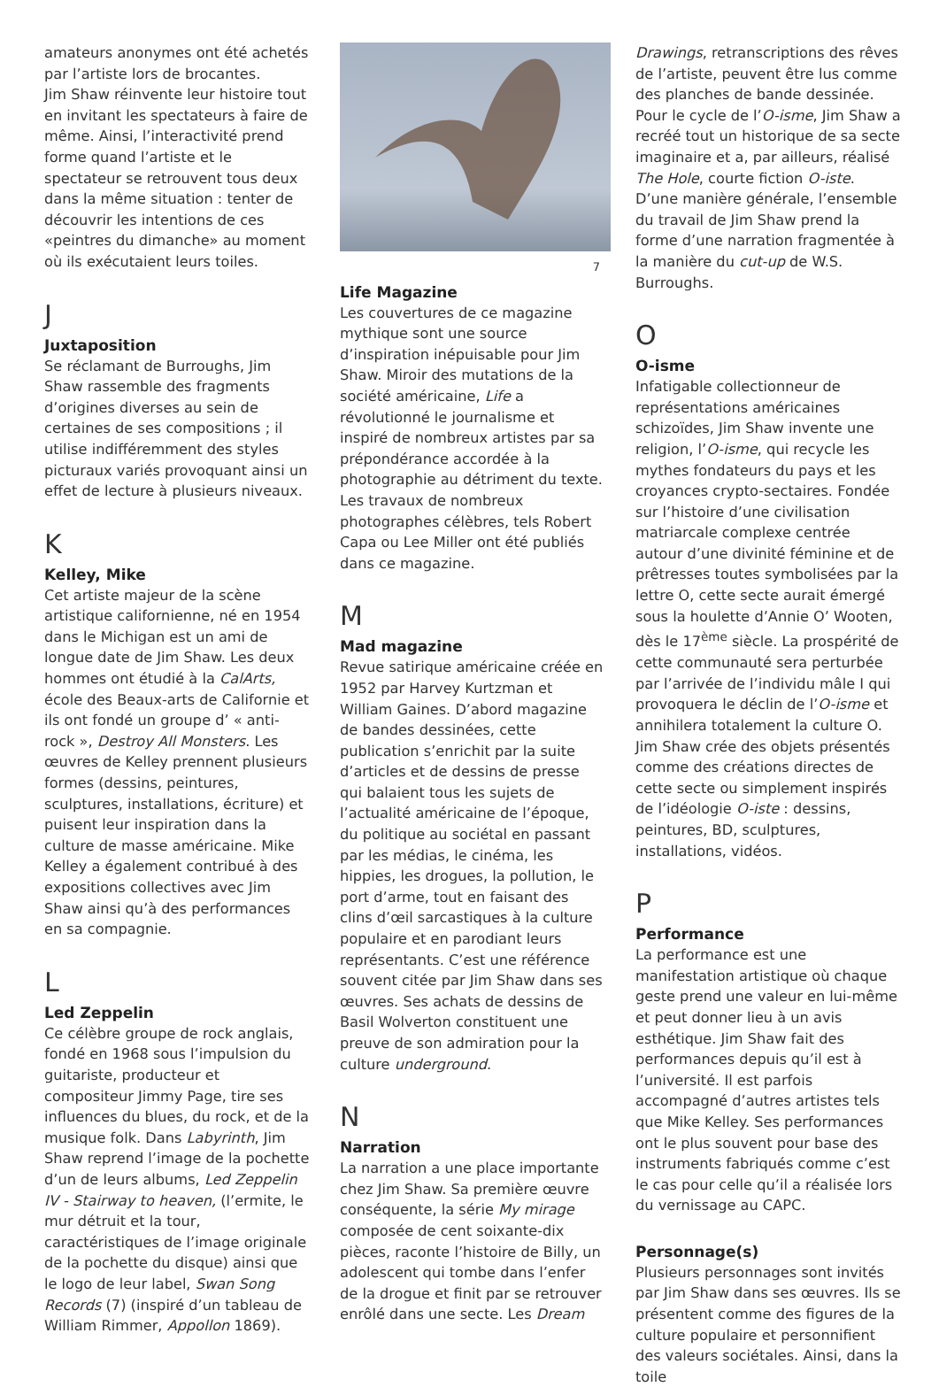amateurs anonymes ont été achetés par l’artiste lors de brocantes.
Jim Shaw réinvente leur histoire tout en invitant les spectateurs à faire de même. Ainsi, l’interactivité prend forme quand l’artiste et le spectateur se retrouvent tous deux dans la même situation : tenter de découvrir les intentions de ces «peintres du dimanche» au moment où ils exécutaient leurs toiles.
J
Juxtaposition
Se réclamant de Burroughs, Jim Shaw rassemble des fragments d’origines diverses au sein de certaines de ses compositions ; il utilise indifféremment des styles picturaux variés provoquant ainsi un effet de lecture à plusieurs niveaux.
K
Kelley, Mike
Cet artiste majeur de la scène artistique californienne, né en 1954 dans le Michigan est un ami de longue date de Jim Shaw. Les deux hommes ont étudié à la CalArts, école des Beaux-arts de Californie et ils ont fondé un groupe d’ « anti-rock », Destroy All Monsters. Les œuvres de Kelley prennent plusieurs formes (dessins, peintures, sculptures, installations, écriture) et puisent leur inspiration dans la culture de masse américaine. Mike Kelley a également contribué à des expositions collectives avec Jim Shaw ainsi qu’à des performances en sa compagnie.
L
Led Zeppelin
Ce célèbre groupe de rock anglais, fondé en 1968 sous l’impulsion du guitariste, producteur et compositeur Jimmy Page, tire ses influences du blues, du rock, et de la musique folk. Dans Labyrinth, Jim Shaw reprend l’image de la pochette d’un de leurs albums, Led Zeppelin IV - Stairway to heaven, (l’ermite, le mur détruit et la tour, caractéristiques de l’image originale de la pochette du disque) ainsi que le logo de leur label, Swan Song Records (7) (inspiré d’un tableau de William Rimmer, Appollon 1869).
7
Life Magazine
Les couvertures de ce magazine mythique sont une source d’inspiration inépuisable pour Jim Shaw. Miroir des mutations de la société américaine, Life a révolutionné le journalisme et inspiré de nombreux artistes par sa prépondérance accordée à la photographie au détriment du texte. Les travaux de nombreux photographes célèbres, tels Robert Capa ou Lee Miller ont été publiés dans ce magazine.
M
Mad magazine
Revue satirique américaine créée en 1952 par Harvey Kurtzman et William Gaines. D’abord magazine de bandes dessinées, cette publication s’enrichit par la suite d’articles et de dessins de presse qui balaient tous les sujets de l’actualité américaine de l’époque, du politique au sociétal en passant par les médias, le cinéma, les hippies, les drogues, la pollution, le port d’arme, tout en faisant des clins d’œil sarcastiques à la culture populaire et en parodiant leurs représentants. C’est une référence souvent citée par Jim Shaw dans ses œuvres. Ses achats de dessins de Basil Wolverton constituent une preuve de son admiration pour la culture underground.
N
Narration
La narration a une place importante chez Jim Shaw. Sa première œuvre conséquente, la série My mirage composée de cent soixante-dix pièces, raconte l’histoire de Billy, un adolescent qui tombe dans l’enfer de la drogue et finit par se retrouver enrôlé dans une secte. Les Dream
Drawings, retranscriptions des rêves de l’artiste, peuvent être lus comme des planches de bande dessinée. Pour le cycle de l’O-isme, Jim Shaw a recréé tout un historique de sa secte imaginaire et a, par ailleurs, réalisé The Hole, courte fiction O-iste. D’une manière générale, l’ensemble du travail de Jim Shaw prend la forme d’une narration fragmentée à la manière du cut-up de W.S. Burroughs.
O
O-isme
Infatigable collectionneur de représentations américaines schizoïdes, Jim Shaw invente une religion, l’O-isme, qui recycle les mythes fondateurs du pays et les croyances crypto-sectaires. Fondée sur l’histoire d’une civilisation matriarcale complexe centrée autour d’une divinité féminine et de prêtresses toutes symbolisées par la lettre O, cette secte aurait émergé sous la houlette d’Annie O’ Wooten, dès le 17<sup>ème</sup> siècle. La prospérité de cette communauté sera perturbée par l’arrivée de l’individu mâle I qui provoquera le déclin de l’O-isme et annihilera totalement la culture O. Jim Shaw crée des objets présentés comme des créations directes de cette secte ou simplement inspirés de l’idéologie O-iste : dessins, peintures, BD, sculptures, installations, vidéos.
P
Performance
La performance est une manifestation artistique où chaque geste prend une valeur en lui-même et peut donner lieu à un avis esthétique. Jim Shaw fait des performances depuis qu’il est à l’université. Il est parfois accompagné d’autres artistes tels que Mike Kelley. Ses performances ont le plus souvent pour base des instruments fabriqués comme c’est le cas pour celle qu’il a réalisée lors du vernissage au CAPC.
Personnage(s)
Plusieurs personnages sont invités par Jim Shaw dans ses œuvres. Ils se présentent comme des figures de la culture populaire et personnifient des valeurs sociétales. Ainsi, dans la toile